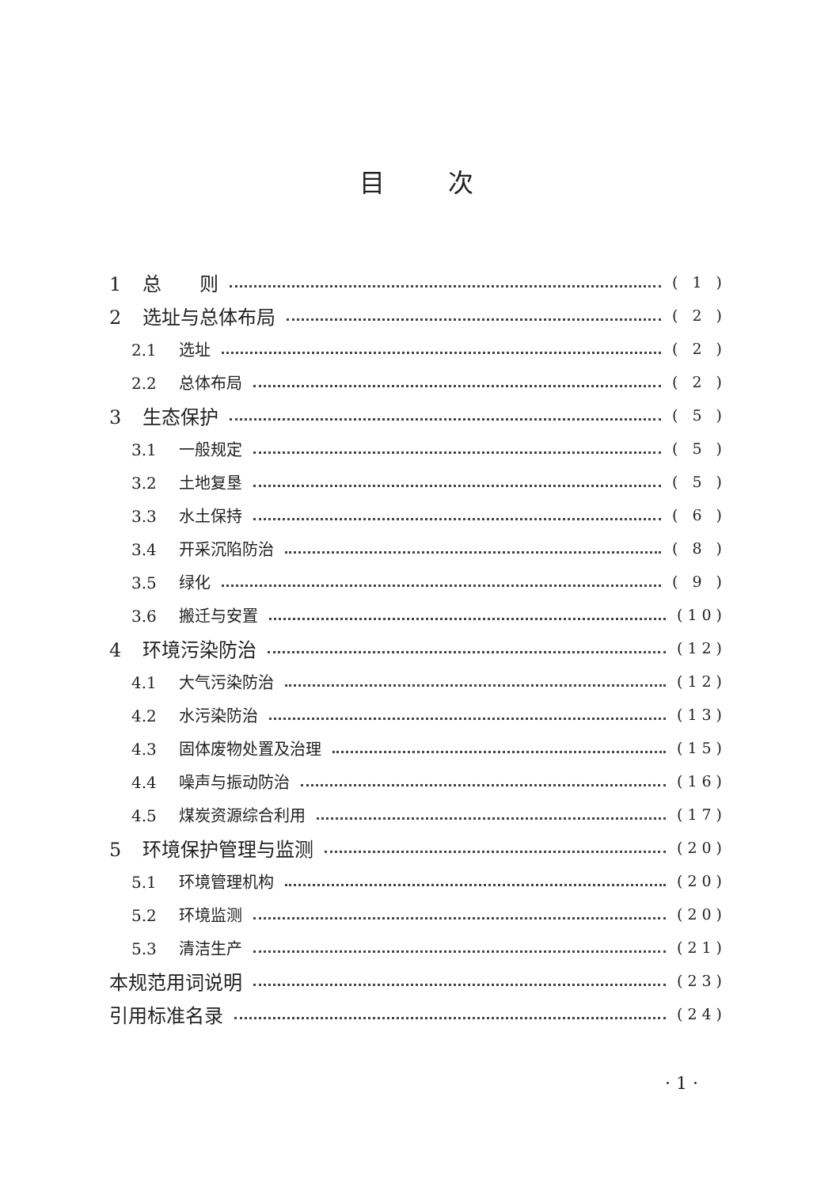目次
1 总　　则 ( 1 )
2 选址与总体布局 ( 2 )
2.1 选址 ( 2 )
2.2 总体布局 ( 2 )
3 生态保护 ( 5 )
3.1 一般规定 ( 5 )
3.2 土地复垦 ( 5 )
3.3 水土保持 ( 6 )
3.4 开采沉陷防治 ( 8 )
3.5 绿化 ( 9 )
3.6 搬迁与安置 (10)
4 环境污染防治 (12)
4.1 大气污染防治 (12)
4.2 水污染防治 (13)
4.3 固体废物处置及治理 (15)
4.4 噪声与振动防治 (16)
4.5 煤炭资源综合利用 (17)
5 环境保护管理与监测 (20)
5.1 环境管理机构 (20)
5.2 环境监测 (20)
5.3 清洁生产 (21)
本规范用词说明 (23)
引用标准名录 (24)
· 1 ·